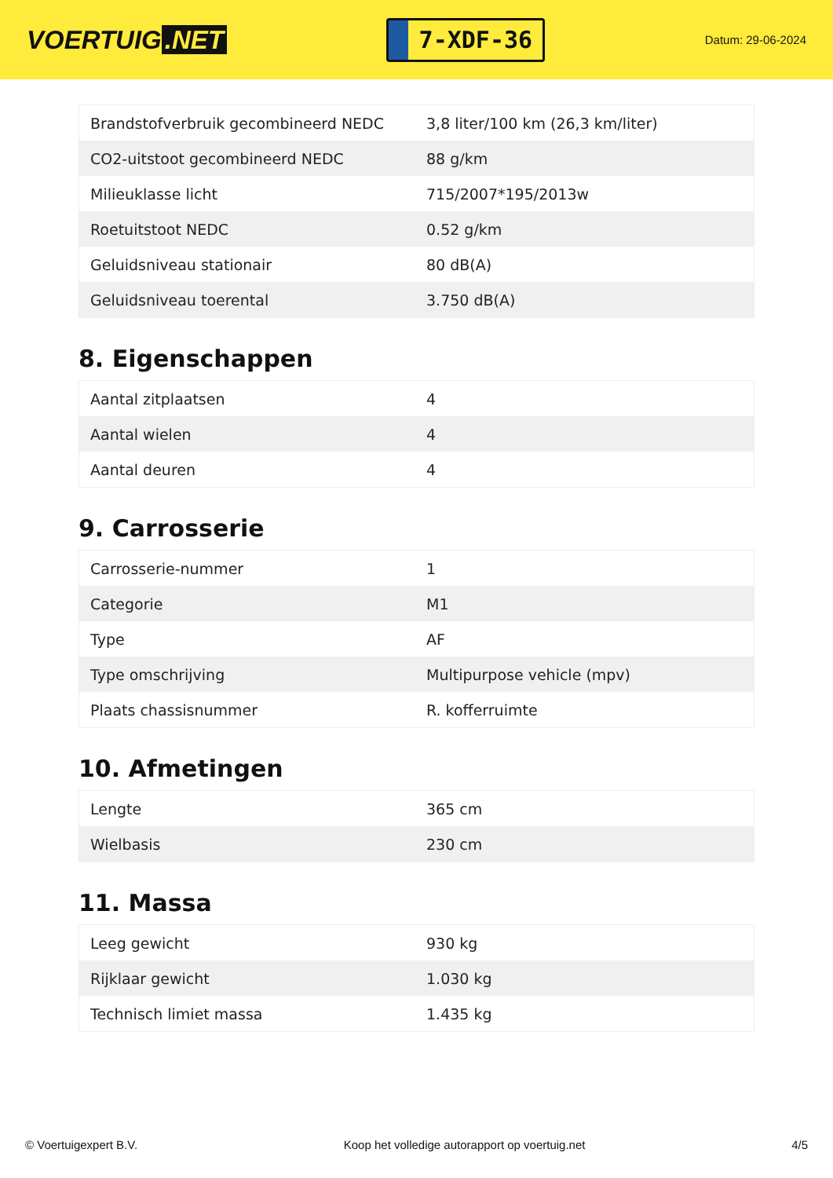VOERTUIG.NET
7-XDF-36
Datum: 29-06-2024
| Brandstofverbruik gecombineerd NEDC | 3,8 liter/100 km (26,3 km/liter) |
| CO2-uitstoot gecombineerd NEDC | 88 g/km |
| Milieuklasse licht | 715/2007*195/2013w |
| Roetuitstoot NEDC | 0.52 g/km |
| Geluidsniveau stationair | 80 dB(A) |
| Geluidsniveau toerental | 3.750 dB(A) |
8. Eigenschappen
| Aantal zitplaatsen | 4 |
| Aantal wielen | 4 |
| Aantal deuren | 4 |
9. Carrosserie
| Carrosserie-nummer | 1 |
| Categorie | M1 |
| Type | AF |
| Type omschrijving | Multipurpose vehicle (mpv) |
| Plaats chassisnummer | R. kofferruimte |
10. Afmetingen
| Lengte | 365 cm |
| Wielbasis | 230 cm |
11. Massa
| Leeg gewicht | 930 kg |
| Rijklaar gewicht | 1.030 kg |
| Technisch limiet massa | 1.435 kg |
© Voertuigexpert B.V. Koop het volledige autorapport op voertuig.net 4/5